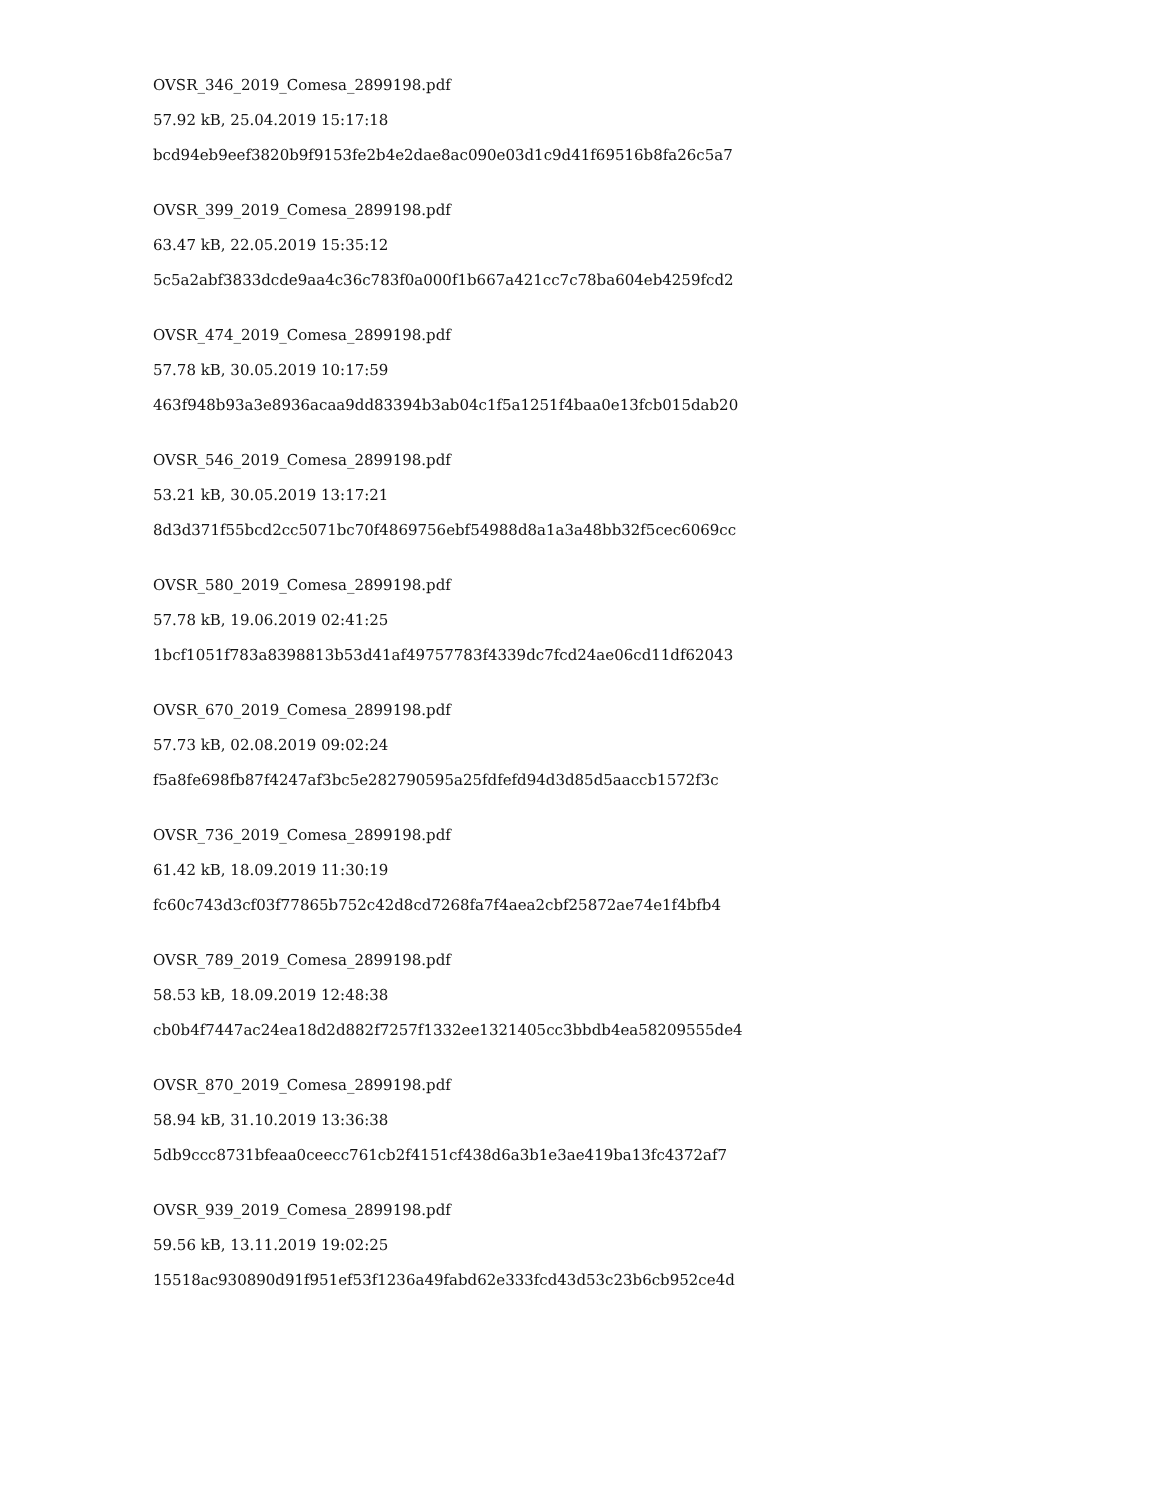OVSR_346_2019_Comesa_2899198.pdf
57.92 kB, 25.04.2019 15:17:18
bcd94eb9eef3820b9f9153fe2b4e2dae8ac090e03d1c9d41f69516b8fa26c5a7
OVSR_399_2019_Comesa_2899198.pdf
63.47 kB, 22.05.2019 15:35:12
5c5a2abf3833dcde9aa4c36c783f0a000f1b667a421cc7c78ba604eb4259fcd2
OVSR_474_2019_Comesa_2899198.pdf
57.78 kB, 30.05.2019 10:17:59
463f948b93a3e8936acaa9dd83394b3ab04c1f5a1251f4baa0e13fcb015dab20
OVSR_546_2019_Comesa_2899198.pdf
53.21 kB, 30.05.2019 13:17:21
8d3d371f55bcd2cc5071bc70f4869756ebf54988d8a1a3a48bb32f5cec6069cc
OVSR_580_2019_Comesa_2899198.pdf
57.78 kB, 19.06.2019 02:41:25
1bcf1051f783a8398813b53d41af49757783f4339dc7fcd24ae06cd11df62043
OVSR_670_2019_Comesa_2899198.pdf
57.73 kB, 02.08.2019 09:02:24
f5a8fe698fb87f4247af3bc5e282790595a25fdfefd94d3d85d5aaccb1572f3c
OVSR_736_2019_Comesa_2899198.pdf
61.42 kB, 18.09.2019 11:30:19
fc60c743d3cf03f77865b752c42d8cd7268fa7f4aea2cbf25872ae74e1f4bfb4
OVSR_789_2019_Comesa_2899198.pdf
58.53 kB, 18.09.2019 12:48:38
cb0b4f7447ac24ea18d2d882f7257f1332ee1321405cc3bbdb4ea58209555de4
OVSR_870_2019_Comesa_2899198.pdf
58.94 kB, 31.10.2019 13:36:38
5db9ccc8731bfeaa0ceecc761cb2f4151cf438d6a3b1e3ae419ba13fc4372af7
OVSR_939_2019_Comesa_2899198.pdf
59.56 kB, 13.11.2019 19:02:25
15518ac930890d91f951ef53f1236a49fabd62e333fcd43d53c23b6cb952ce4d